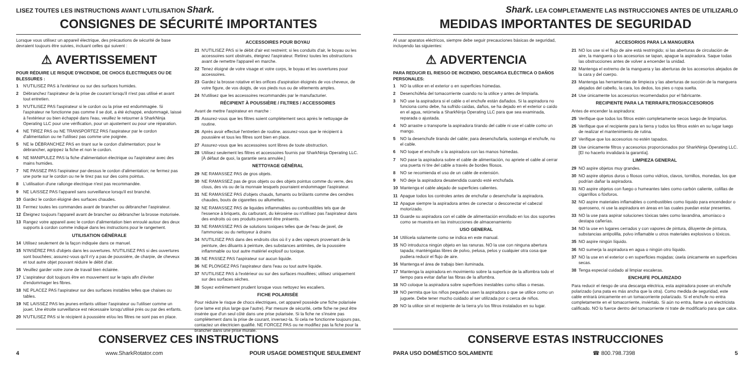LISEZ TOUTES LES INSTRUCTIONS AVANT L'UTILISATION Shark.
CONSIGNES DE SÉCURITÉ IMPORTANTES
Lorsque vous utilisez un appareil électrique, des précautions de sécurité de base devraient toujours être suivies, incluant celles qui suivent :
⚠ AVERTISSEMENT
POUR RÉDUIRE LE RISQUE D'INCENDIE, DE CHOCS ÉLECTRIQUES OU DE BLESSURES :
1 N'UTILISEZ PAS à l'extérieur ou sur des surfaces humides.
2 Débranchez l'aspirateur de la prise de courant lorsqu'il n'est pas utilisé et avant tout entretien.
3 N'UTILISEZ PAS l'aspirateur si le cordon ou la prise est endommagée. Si l'aspirateur ne fonctionne pas comme il se doit, a été échappé, endommagé, laissé à l'extérieur ou bien échappé dans l'eau, veuillez le retourner à SharkNinja Operating LLC pour une vérification, pour un ajustement ou pour une réparation.
4 NE TIREZ PAS ou NE TRANSPORTEZ PAS l'aspirateur par le cordon d'alimentation ou ne l'utilisez pas comme une poignée.
5 NE le DÉBRANCHEZ PAS en tirant sur le cordon d'alimentation; pour le débrancher, agrippez la fiche et non le cordon.
6 NE MANIPULEZ PAS la fiche d'alimentation électrique ou l'aspirateur avec des mains humides.
7 NE PASSEZ PAS l'aspirateur par-dessus le cordon d'alimentation; ne fermez pas une porte sur le cordon ou ne le tirez pas sur des coins pointus.
8 L'utilisation d'une rallonge électrique n'est pas recommandée.
9 NE LAISSEZ PAS l'appareil sans surveillance lorsqu'il est branché.
10 Gardez le cordon éloigné des surfaces chaudes.
11 Fermez toutes les commandes avant de brancher ou débrancher l'aspirateur.
12 Éteignez toujours l'appareil avant de brancher ou débrancher la brosse motorisée.
13 Rangez votre appareil avec le cordon d'alimentation bien enroulé autour des deux supports à cordon comme indiqué dans les instructions pour le rangement.
UTILISATION GÉNÉRALE
14 Utilisez seulement de la façon indiquée dans ce manuel.
15 N'INSÉREZ PAS d'objets dans les ouvertures. N'UTILISEZ PAS si des ouvertures sont bouchées; assurez-vous qu'il n'y a pas de poussière, de charpie, de cheveux et tout autre objet pouvant réduire le débit d'air.
16 Veuillez garder votre zone de travail bien éclairée.
17 L'aspirateur doit toujours être en mouvement sur le tapis afin d'éviter d'endommager les fibres.
18 NE PLACEZ PAS l'aspirateur sur des surfaces instables telles que chaises ou tables.
19 NE LAISSEZ PAS les jeunes enfants utiliser l'aspirateur ou l'utiliser comme un jouet. Une étroite surveillance est nécessaire lorsqu'utilisé près ou par des enfants.
20 N'UTILISEZ PAS si le récipient à poussière et/ou les filtres ne sont pas en place.
ACCESSOIRES POUR BOYAU
21 N'UTILISEZ PAS si le débit d'air est restreint; si les conduits d'air, le boyau ou les accessoires sont obstrués, éteignez l'aspirateur. Retirez toutes les obstructions avant de remettre l'appareil en marche.
22 Tenez éloigné de votre visage et votre corps, le boyau et les ouvertures pour accessoires.
23 Gardez la brosse rotative et les orifices d'aspiration éloignés de vos cheveux, de votre figure, de vos doigts, de vos pieds nus ou de vêtements amples.
24 N'utilisez que les accessoires recommandés par le manufacturier.
RÉCIPIENT À POUSSIÈRE / FILTRES / ACCESSOIRES
Avant de mettre l'aspirateur en marche :
25 Assurez-vous que les filtres soient complètement secs après le nettoyage de routine.
26 Après avoir effectué l'entretien de routine, assurez-vous que le récipient à poussière et tous les filtres sont bien en place.
27 Assurez-vous que les accessoires sont libres de toute obstruction.
28 Utilisez seulement les filtres et accessoires fournis par SharkNinja Operating LLC. [À défaut de quoi, la garantie sera annulée.]
NETTOYAGE GÉNÉRAL
29 NE RAMASSEZ PAS de gros objets.
30 NE RAMASSEZ pas de gros objets ou des objets pointus comme du verre, des clous, des vis ou de la monnaie lesquels pourraient endommager l'aspirateur.
31 NE RAMASSEZ PAS d'objets chauds, fumants ou brûlants comme des cendres chaudes, bouts de cigarettes ou allumettes.
32 NE RAMASSEZ PAS de liquides inflammables ou combustibles tels que de l'essence à briquets, du carburant, du kérosène ou n'utilisez pas l'aspirateur dans des endroits où ces produits peuvent être présents.
33 NE RAMASSEZ PAS de solutions toxiques telles que de l'eau de javel, de l'ammoniac ou du nettoyeur à drains
34 N'UTILISEZ PAS dans des endroits clos où il y a des vapeurs provenant de la peinture, des diluants à peinture, des substances antimites, de la poussière inflammable ou tout autre matériel explosif ou toxique.
35 NE PASSEZ PAS l'aspirateur sur aucun liquide.
36 NE PLONGEZ PAS l'aspirateur dans l'eau ou tout autre liquide.
37 N'UTILISEZ PAS à l'extérieur ou sur des surfaces mouillées; utilisez uniquement sur des surfaces sèches.
38 Soyez extrêmement prudent lorsque vous nettoyez les escaliers.
FICHE POLARISÉE
Pour réduire le risque de chocs électriques, cet appareil possède une fiche polarisée (une lame est plus large que l'autre). Par mesure de sécurité, cette fiche ne peut être insérée que d'un seul côté dans une prise polarisée. Si la fiche ne s'insère pas complètement dans la prise de courant, inversez-la. Si cela ne fonctionne toujours pas, contactez un électricien qualifié. NE FORCEZ PAS ou ne modifiez pas la fiche pour la brancher dans une prise murale.
CONSERVEZ CES INSTRUCTIONS
4 www.SharkRotator.com POUR USAGE DOMESTIQUE SEULEMENT
Shark. LEA COMPLETAMENTE LAS INSTRUCCIONES ANTES DE UTILIZARLO
MEDIDAS IMPORTANTES DE SEGURIDAD
Al usar aparatos eléctricos, siempre debe seguir precauciones básicas de seguridad, incluyendo las siguientes:
⚠ ADVERTENCIA
PARA REDUCIR EL RIESGO DE INCENDIO, DESCARGA ELÉCTRICA O DAÑOS PERSONALES:
1 NO la utilice en el exterior o en superficies húmedas.
2 Desenchúfela del tomacorriente cuando no la utilice y antes de limpiarla.
3 NO use la aspiradora si el cable o el enchufe están dañados. Si la aspiradora no funciona como debe, ha sufrido caídas, daños, se ha dejado en el exterior o caído en el agua, retórnela a SharkNinja Operating LLC para que sea examinada, reparada o ajustada.
4 NO arrastre o transporte la aspiradora tirando del cable ni use el cable como un mango.
5 NO la desenchufe tirando del cable; para desenchufarla, sostenga el enchufe, no el cable.
6 NO toque el enchufe o la aspiradora con las manos húmedas.
7 NO pase la aspiradora sobre el cable de alimentación, no apriete el cable al cerrar una puerta ni tire del cable a través de bordes filosos.
8 NO se recomienda el uso de un cable de extensión.
9 NO deje la aspiradora desatendida cuando esté enchufada.
10 Mantenga el cable alejado de superficies calientes.
11 Apague todos los controles antes de enchufar o desenchufar la aspiradora.
12 Apague siempre la aspiradora antes de conectar o desconectar el cabezal motorizado.
13 Guarde su aspiradora con el cable de alimentación enrollado en los dos soportes como se muestra en las instrucciones de almacenamiento
USO GENERAL
14 Utilícela solamente como se indica en este manual.
15 NO introduzca ningún objeto en las ranuras. NO la use con ninguna abertura tapada; manténgalas libres de polvo, pelusa, pelos y cualquier otra cosa que pudiera reducir el flujo de aire.
16 Mantenga el área de trabajo bien iluminada.
17 Mantenga la aspiradora en movimiento sobre la superficie de la alfombra todo el tiempo para evitar dañar las fibras de la alfombra.
18 NO coloque la aspiradora sobre superficies inestables como sillas o mesas.
19 NO permita que los niños pequeños usen la aspiradora o que se utilice como un juguete. Debe tener mucho cuidado al ser utilizada por o cerca de niños.
20 NO la utilice sin el recipiente de la tierra y/o los filtros instalados en su lugar.
ACCESORIOS PARA LA MANGUERA
21 NO los use si el flujo de aire está restringido; si las aberturas de circulación de aire, la manguera o los accesorios se tapan, apague la aspiradora. Saque todas las obstrucciones antes de volver a encender la unidad.
22 Mantenga el extremo de la manguera y las aberturas de los accesorios alejados de la cara y del cuerpo.
23 Mantenga las herramientas de limpieza y las aberturas de succión de la manguera alejados del cabello, la cara, los dedos, los pies o ropa suelta.
24 Use únicamente los accesorios recomendados por el fabricante.
RECIPIENTE PARA LA TIERRA/FILTROS/ACCESORIOS
Antes de encender la aspiradora:
25 Verifique que todos los filtros estén completamente secos luego de limpiarlos.
26 Verifique que el recipiente para la tierra y todos los filtros estén en su lugar luego de realizar el mantenimiento de rutina.
27 Verifique que los accesorios no estén tapados.
28 Use únicamente filtros y accesorios proporcionados por SharkNinja Operating LLC. [El no hacerlo invalidará la garantía].
LIMPIEZA GENERAL
29 NO aspire objetos muy grandes.
30 NO aspire objetos duros o filosos como vidrios, clavos, tornillos, monedas, los que podrían dañar la aspiradora.
31 NO aspire objetos con fuego o humeantes tales como carbón caliente, colillas de cigarrillos o fósforos.
32 NO aspire materiales inflamables o combustibles como líquido para encendedor o queroseno, ni use la aspiradora en áreas en las cuales puedan estar presentes.
33 NO la use para aspirar soluciones tóxicas tales como lavandina, amoníaco o destapa cañerías.
34 NO la use en lugares cerrados y con vapores de pintura, diluyente de pintura, substancias antipolilla, polvo inflamable u otros materiales explosivos o tóxicos.
35 NO aspire ningún líquido.
36 NO sumerja la aspiradora en agua o ningún otro líquido.
37 NO la use en el exterior o en superficies mojadas; úsela únicamente en superficies secas.
38 Tenga especial cuidado al limpiar escaleras.
ENCHUFE POLARIZADO
Para reducir el riesgo de una descarga eléctrica, esta aspiradora posee un enchufe polarizado (una pata es más ancha que la otra). Como medida de seguridad, este cable entrará únicamente en un tomacorriente polarizado. Si el enchufe no entra completamente en el tomacorriente, inviértalo. Si aún no entra, llame a un electricista calificado. NO lo fuerce dentro del tomacorriente ni trate de modificarlo para que calce.
CONSERVE ESTAS INSTRUCCIONES
PARA USO DOMÉSTICO SOLAMENTE ☎ 800.798.7398 5